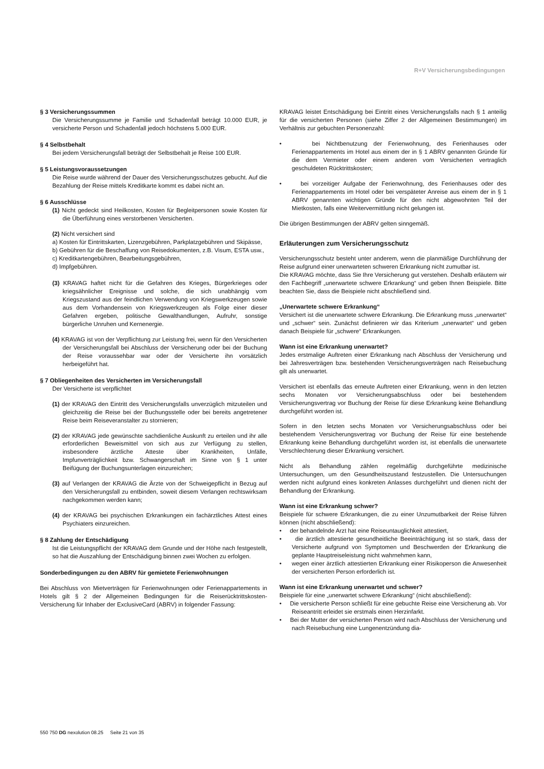R+V Versicherungsbedingungen
§ 3 Versicherungssummen
Die Versicherungssumme je Familie und Schadenfall beträgt 10.000 EUR, je versicherte Person und Schadenfall jedoch höchstens 5.000 EUR.
§ 4 Selbstbehalt
Bei jedem Versicherungsfall beträgt der Selbstbehalt je Reise 100 EUR.
§ 5 Leistungsvoraussetzungen
Die Reise wurde während der Dauer des Versicherungsschutzes gebucht. Auf die Bezahlung der Reise mittels Kreditkarte kommt es dabei nicht an.
§ 6 Ausschlüsse
(1) Nicht gedeckt sind Heilkosten, Kosten für Begleitpersonen sowie Kosten für die Überführung eines verstorbenen Versicherten.
(2) Nicht versichert sind
a) Kosten für Eintrittskarten, Lizenzgebühren, Parkplatzgebühren und Skipässe,
b) Gebühren für die Beschaffung von Reisedokumenten, z.B. Visum, ESTA usw.,
c) Kreditkartengebühren, Bearbeitungsgebühren,
d) Impfgebühren.
(3) KRAVAG haftet nicht für die Gefahren des Krieges, Bürgerkrieges oder kriegsähnlicher Ereignisse und solche, die sich unabhängig vom Kriegszustand aus der feindlichen Verwendung von Kriegswerkzeugen sowie aus dem Vorhandensein von Kriegswerkzeugen als Folge einer dieser Gefahren ergeben, politische Gewalthandlungen, Aufruhr, sonstige bürgerliche Unruhen und Kernenergie.
(4) KRAVAG ist von der Verpflichtung zur Leistung frei, wenn für den Versicherten der Versicherungsfall bei Abschluss der Versicherung oder bei der Buchung der Reise voraussehbar war oder der Versicherte ihn vorsätzlich herbeigeführt hat.
§ 7 Obliegenheiten des Versicherten im Versicherungsfall
Der Versicherte ist verpflichtet
(1) der KRAVAG den Eintritt des Versicherungsfalls unverzüglich mitzuteilen und gleichzeitig die Reise bei der Buchungsstelle oder bei bereits angetretener Reise beim Reiseveranstalter zu stornieren;
(2) der KRAVAG jede gewünschte sachdienliche Auskunft zu erteilen und ihr alle erforderlichen Beweismittel von sich aus zur Verfügung zu stellen, insbesondere ärztliche Atteste über Krankheiten, Unfälle, Impfunverträglichkeit bzw. Schwangerschaft im Sinne von § 1 unter Beifügung der Buchungsunterlagen einzureichen;
(3) auf Verlangen der KRAVAG die Ärzte von der Schweigepflicht in Bezug auf den Versicherungsfall zu entbinden, soweit diesem Verlangen rechtswirksam nachgekommen werden kann;
(4) der KRAVAG bei psychischen Erkrankungen ein fachärztliches Attest eines Psychiaters einzureichen.
§ 8 Zahlung der Entschädigung
Ist die Leistungspflicht der KRAVAG dem Grunde und der Höhe nach festgestellt, so hat die Auszahlung der Entschädigung binnen zwei Wochen zu erfolgen.
Sonderbedingungen zu den ABRV für gemietete Ferienwohnungen
Bei Abschluss von Mietverträgen für Ferienwohnungen oder Ferienappartements in Hotels gilt § 2 der Allgemeinen Bedingungen für die Reiserücktrittskosten-Versicherung für Inhaber der ExclusiveCard (ABRV) in folgender Fassung:
KRAVAG leistet Entschädigung bei Eintritt eines Versicherungsfalls nach § 1 anteilig für die versicherten Personen (siehe Ziffer 2 der Allgemeinen Bestimmungen) im Verhältnis zur gebuchten Personenzahl:
• bei Nichtbenutzung der Ferienwohnung, des Ferienhauses oder Ferienappartements im Hotel aus einem der in § 1 ABRV genannten Gründe für die dem Vermieter oder einem anderen vom Versicherten vertraglich geschuldeten Rücktrittskosten;
• bei vorzeitiger Aufgabe der Ferienwohnung, des Ferienhauses oder des Ferienappartements im Hotel oder bei verspäteter Anreise aus einem der in § 1 ABRV genannten wichtigen Gründe für den nicht abgewohnten Teil der Mietkosten, falls eine Weitervermittlung nicht gelungen ist.
Die übrigen Bestimmungen der ABRV gelten sinngemäß.
Erläuterungen zum Versicherungsschutz
Versicherungsschutz besteht unter anderem, wenn die planmäßige Durchführung der Reise aufgrund einer unerwarteten schweren Erkrankung nicht zumutbar ist.
Die KRAVAG möchte, dass Sie Ihre Versicherung gut verstehen. Deshalb erläutern wir den Fachbegriff „unerwartete schwere Erkrankung“ und geben Ihnen Beispiele. Bitte beachten Sie, dass die Beispiele nicht abschließend sind.
„Unerwartete schwere Erkrankung“
Versichert ist die unerwartete schwere Erkrankung. Die Erkrankung muss „unerwartet“ und „schwer“ sein. Zunächst definieren wir das Kriterium „unerwartet“ und geben danach Beispiele für „schwere“ Erkrankungen.
Wann ist eine Erkrankung unerwartet?
Jedes erstmalige Auftreten einer Erkrankung nach Abschluss der Versicherung und bei Jahresverträgen bzw. bestehenden Versicherungsverträgen nach Reisebuchung gilt als unerwartet.
Versichert ist ebenfalls das erneute Auftreten einer Erkrankung, wenn in den letzten sechs Monaten vor Versicherungsabschluss oder bei bestehendem Versicherungsvertrag vor Buchung der Reise für diese Erkrankung keine Behandlung durchgeführt worden ist.
Sofern in den letzten sechs Monaten vor Versicherungsabschluss oder bei bestehendem Versicherungsvertrag vor Buchung der Reise für eine bestehende Erkrankung keine Behandlung durchgeführt worden ist, ist ebenfalls die unerwartete Verschlechterung dieser Erkrankung versichert.
Nicht als Behandlung zählen regelmäßig durchgeführte medizinische Untersuchungen, um den Gesundheitszustand festzustellen. Die Untersuchungen werden nicht aufgrund eines konkreten Anlasses durchgeführt und dienen nicht der Behandlung der Erkrankung.
Wann ist eine Erkrankung schwer?
Beispiele für schwere Erkrankungen, die zu einer Unzumutbarkeit der Reise führen können (nicht abschließend):
• der behandelnde Arzt hat eine Reiseuntauglichkeit attestiert,
• die ärztlich attestierte gesundheitliche Beeinträchtigung ist so stark, dass der Versicherte aufgrund von Symptomen und Beschwerden der Erkrankung die geplante Hauptreiseleistung nicht wahrnehmen kann,
• wegen einer ärztlich attestierten Erkrankung einer Risikoperson die Anwesenheit der versicherten Person erforderlich ist.
Wann ist eine Erkrankung unerwartet und schwer?
Beispiele für eine „unerwartet schwere Erkrankung“ (nicht abschließend):
• Die versicherte Person schließt für eine gebuchte Reise eine Versicherung ab. Vor Reiseantritt erleidet sie erstmals einen Herzinfarkt.
• Bei der Mutter der versicherten Person wird nach Abschluss der Versicherung und nach Reisebuchung eine Lungenentzündung dia-
550 750 DG nexolution 08.25 Seite 21 von 35